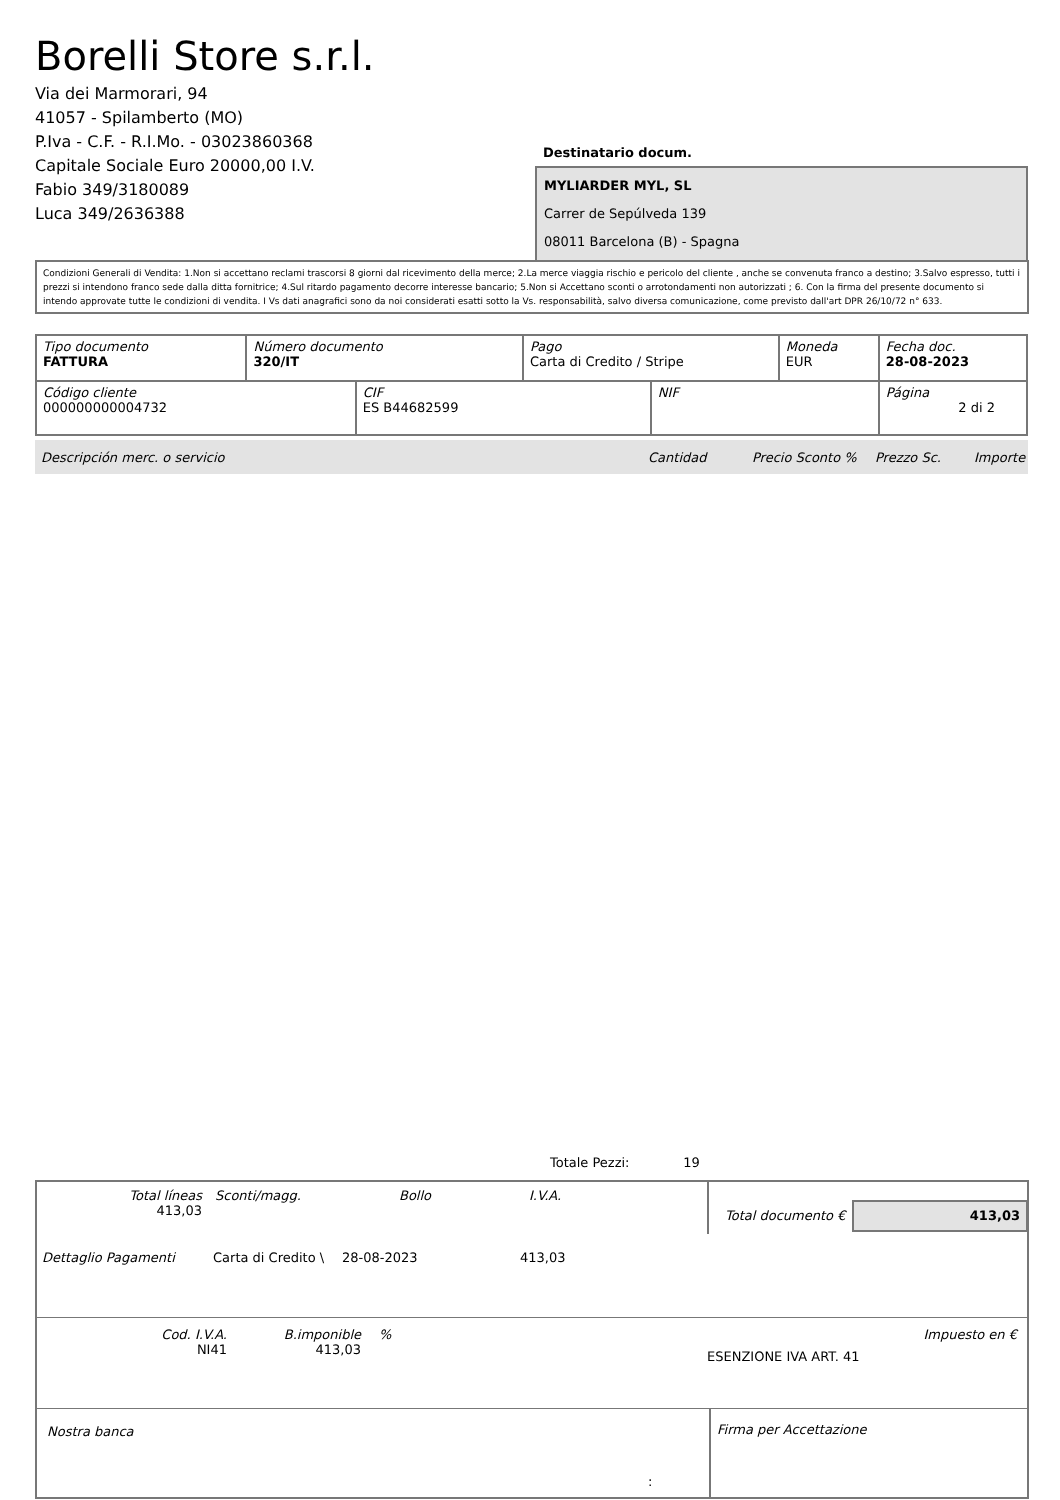Borelli Store s.r.l.
Via dei Marmorari, 94
41057 - Spilamberto (MO)
P.Iva - C.F. - R.I.Mo. - 03023860368
Capitale Sociale Euro 20000,00 I.V.
Fabio 349/3180089
Luca 349/2636388
Destinatario docum.
MYLIARDER MYL, SL
Carrer de Sepúlveda 139
08011 Barcelona (B) - Spagna
Condizioni Generali di Vendita: 1.Non si accettano reclami trascorsi 8 giorni dal ricevimento della merce; 2.La merce viaggia rischio e pericolo del cliente , anche se convenuta franco a destino; 3.Salvo espresso, tutti i prezzi si intendono franco sede dalla ditta fornitrice; 4.Sul ritardo pagamento decorre interesse bancario; 5.Non si Accettano sconti o arrotondamenti non autorizzati ; 6. Con la firma del presente documento si intendo approvate tutte le condizioni di vendita. I Vs dati anagrafici sono da noi considerati esatti sotto la Vs. responsabilità, salvo diversa comunicazione, come previsto dall'art DPR 26/10/72 n° 633.
| Tipo documento FATTURA | Número documento 320/IT | | Pago Carta di Credito / Stripe | | Moneda EUR | Fecha doc. 28-08-2023 |
| Código cliente 000000000004732 | | CIF ES B44682599 | | NIF | | Página 2 di 2 |
Descripción merc. o servicio Cantidad Precio Sconto % Prezzo Sc. Importe
Totale Pezzi: 19
Total líneas
413,03
Sconti/magg. Bollo I.V.A.
Total documento €
413,03
Dettaglio Pagamenti Carta di Credito \ 28-08-2023 413,03
Cod. I.V.A.
NI41
B.imponible
413,03
%
ESENZIONE IVA ART. 41
Impuesto en €
Nostra banca Firma per Accettazione
: